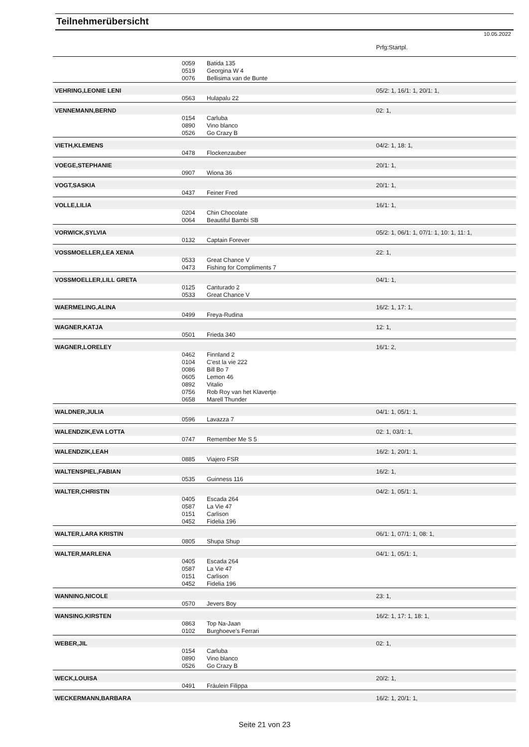Teilnehmerübersicht
10.05.2022
| | | | Prfg:Startpl. |
| | 0059 | Batida 135 | |
| | 0519 | Georgina W 4 | |
| | 0076 | Bellisima van de Bunte | |
| VEHRING,LEONIE LENI | | | 05/2: 1, 16/1: 1, 20/1: 1, |
| | 0563 | Hulapalu 22 | |
| VENNEMANN,BERND | | | 02: 1, |
| | 0154 | Carluba | |
| | 0890 | Vino blanco | |
| | 0526 | Go Crazy B | |
| VIETH,KLEMENS | | | 04/2: 1, 18: 1, |
| | 0478 | Flockenzauber | |
| VOEGE,STEPHANIE | | | 20/1: 1, |
| | 0907 | Wiona 36 | |
| VOGT,SASKIA | | | 20/1: 1, |
| | 0437 | Feiner Fred | |
| VOLLE,LILIA | | | 16/1: 1, |
| | 0204 | Chin Chocolate | |
| | 0064 | Beautiful Bambi SB | |
| VORWICK,SYLVIA | | | 05/2: 1, 06/1: 1, 07/1: 1, 10: 1, 11: 1, |
| | 0132 | Captain Forever | |
| VOSSMOELLER,LEA XENIA | | | 22: 1, |
| | 0533 | Great Chance V | |
| | 0473 | Fishing for Compliments 7 | |
| VOSSMOELLER,LILL GRETA | | | 04/1: 1, |
| | 0125 | Canturado 2 | |
| | 0533 | Great Chance V | |
| WAERMELING,ALINA | | | 16/2: 1, 17: 1, |
| | 0499 | Freya-Rudina | |
| WAGNER,KATJA | | | 12: 1, |
| | 0501 | Frieda 340 | |
| WAGNER,LORELEY | | | 16/1: 2, |
| | 0462 | Finnland 2 | |
| | 0104 | C'est la vie 222 | |
| | 0086 | Bill Bo 7 | |
| | 0605 | Lemon 46 | |
| | 0892 | Vitalio | |
| | 0756 | Rob Roy van het Klavertje | |
| | 0658 | Marell Thunder | |
| WALDNER,JULIA | | | 04/1: 1, 05/1: 1, |
| | 0596 | Lavazza 7 | |
| WALENDZIK,EVA LOTTA | | | 02: 1, 03/1: 1, |
| | 0747 | Remember Me S 5 | |
| WALENDZIK,LEAH | | | 16/2: 1, 20/1: 1, |
| | 0885 | Viajero FSR | |
| WALTENSPIEL,FABIAN | | | 16/2: 1, |
| | 0535 | Guinness 116 | |
| WALTER,CHRISTIN | | | 04/2: 1, 05/1: 1, |
| | 0405 | Escada 264 | |
| | 0587 | La Vie 47 | |
| | 0151 | Carlison | |
| | 0452 | Fidelia 196 | |
| WALTER,LARA KRISTIN | | | 06/1: 1, 07/1: 1, 08: 1, |
| | 0805 | Shupa Shup | |
| WALTER,MARLENA | | | 04/1: 1, 05/1: 1, |
| | 0405 | Escada 264 | |
| | 0587 | La Vie 47 | |
| | 0151 | Carlison | |
| | 0452 | Fidelia 196 | |
| WANNING,NICOLE | | | 23: 1, |
| | 0570 | Jevers Boy | |
| WANSING,KIRSTEN | | | 16/2: 1, 17: 1, 18: 1, |
| | 0863 | Top Na-Jaan | |
| | 0102 | Burghoeve's Ferrari | |
| WEBER,JIL | | | 02: 1, |
| | 0154 | Carluba | |
| | 0890 | Vino blanco | |
| | 0526 | Go Crazy B | |
| WECK,LOUISA | | | 20/2: 1, |
| | 0491 | Fräulein Filippa | |
| WECKERMANN,BARBARA | | | 16/2: 1, 20/1: 1, |
Seite 21 von 23